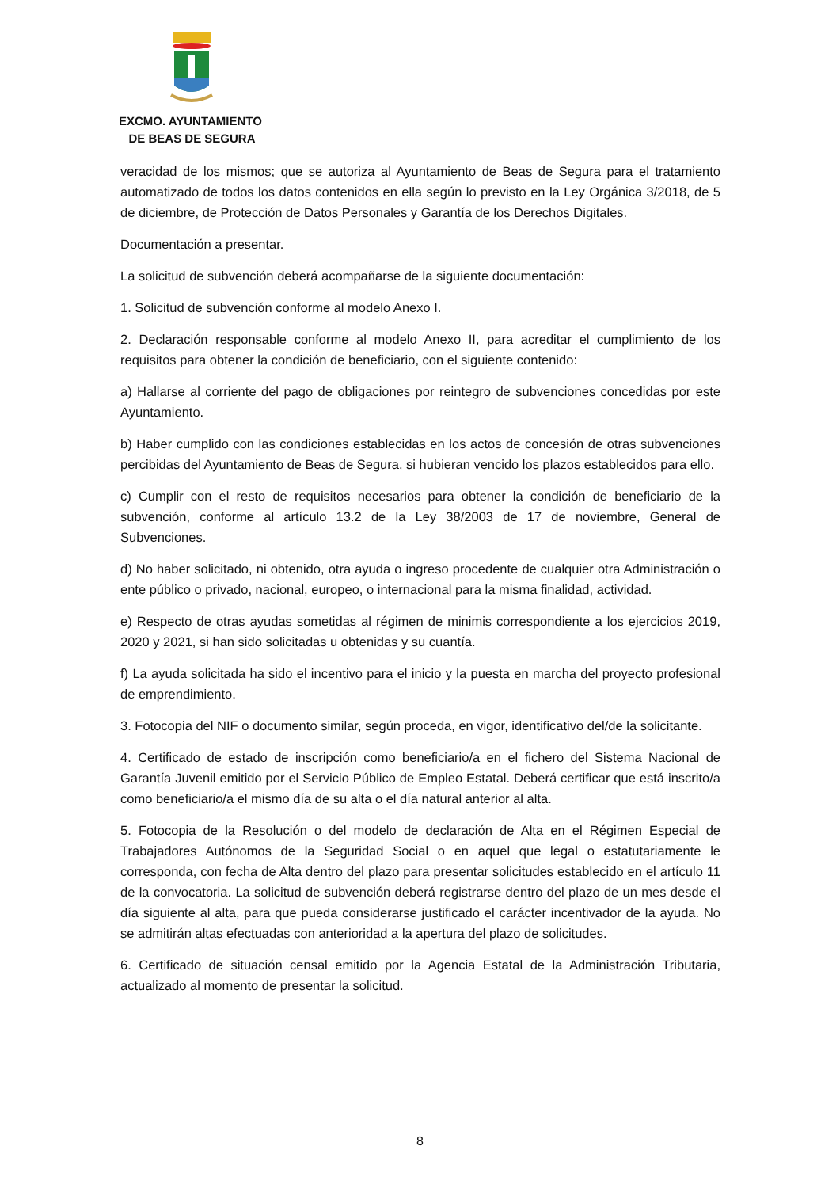EXCMO. AYUNTAMIENTO
DE BEAS DE SEGURA
veracidad de los mismos; que se autoriza al Ayuntamiento de Beas de Segura para el tratamiento automatizado de todos los datos contenidos en ella según lo previsto en la Ley Orgánica 3/2018, de 5 de diciembre, de Protección de Datos Personales y Garantía de los Derechos Digitales.
Documentación a presentar.
La solicitud de subvención deberá acompañarse de la siguiente documentación:
1. Solicitud de subvención conforme al modelo Anexo I.
2. Declaración responsable conforme al modelo Anexo II, para acreditar el cumplimiento de los requisitos para obtener la condición de beneficiario, con el siguiente contenido:
a) Hallarse al corriente del pago de obligaciones por reintegro de subvenciones concedidas por este Ayuntamiento.
b) Haber cumplido con las condiciones establecidas en los actos de concesión de otras subvenciones percibidas del Ayuntamiento de Beas de Segura, si hubieran vencido los plazos establecidos para ello.
c) Cumplir con el resto de requisitos necesarios para obtener la condición de beneficiario de la subvención, conforme al artículo 13.2 de la Ley 38/2003 de 17 de noviembre, General de Subvenciones.
d) No haber solicitado, ni obtenido, otra ayuda o ingreso procedente de cualquier otra Administración o ente público o privado, nacional, europeo, o internacional para la misma finalidad, actividad.
e) Respecto de otras ayudas sometidas al régimen de minimis correspondiente a los ejercicios 2019, 2020 y 2021, si han sido solicitadas u obtenidas y su cuantía.
f) La ayuda solicitada ha sido el incentivo para el inicio y la puesta en marcha del proyecto profesional de emprendimiento.
3. Fotocopia del NIF o documento similar, según proceda, en vigor, identificativo del/de la solicitante.
4. Certificado de estado de inscripción como beneficiario/a en el fichero del Sistema Nacional de Garantía Juvenil emitido por el Servicio Público de Empleo Estatal. Deberá certificar que está inscrito/a como beneficiario/a el mismo día de su alta o el día natural anterior al alta.
5. Fotocopia de la Resolución o del modelo de declaración de Alta en el Régimen Especial de Trabajadores Autónomos de la Seguridad Social o en aquel que legal o estatutariamente le corresponda, con fecha de Alta dentro del plazo para presentar solicitudes establecido en el artículo 11 de la convocatoria. La solicitud de subvención deberá registrarse dentro del plazo de un mes desde el día siguiente al alta, para que pueda considerarse justificado el carácter incentivador de la ayuda. No se admitirán altas efectuadas con anterioridad a la apertura del plazo de solicitudes.
6. Certificado de situación censal emitido por la Agencia Estatal de la Administración Tributaria, actualizado al momento de presentar la solicitud.
8